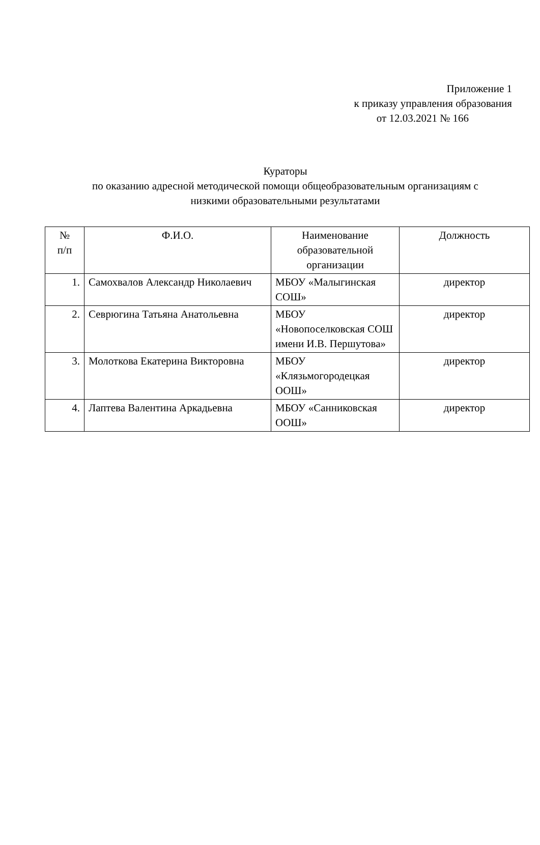Приложение 1
к приказу управления образования
от 12.03.2021 № 166
Кураторы
по оказанию адресной методической помощи общеобразовательным организациям с
низкими образовательными результатами
| № п/п | Ф.И.О. | Наименование образовательной организации | Должность |
| --- | --- | --- | --- |
| 1. | Самохвалов Александр Николаевич | МБОУ «Малыгинская СОШ» | директор |
| 2. | Севрюгина Татьяна Анатольевна | МБОУ «Новопоселковская СОШ имени И.В. Першутова» | директор |
| 3. | Молоткова Екатерина Викторовна | МБОУ «Клязьмогородецкая ООШ» | директор |
| 4. | Лаптева Валентина Аркадьевна | МБОУ «Санниковская ООШ» | директор |